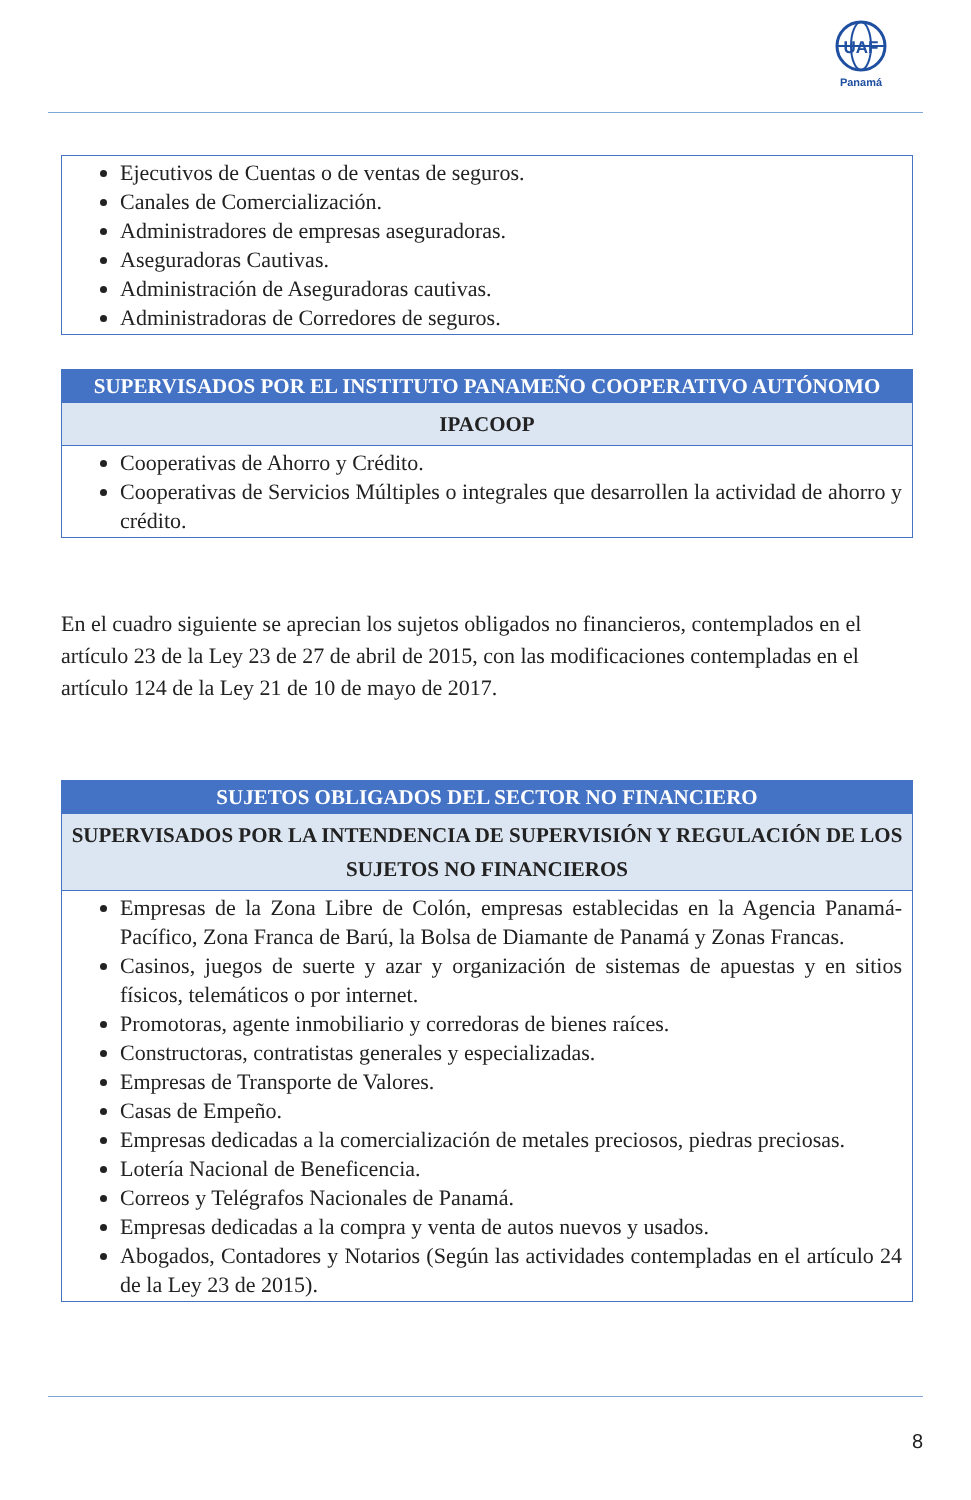UAF
Panamá
| Ejecutivos de Cuentas o de ventas de seguros. Canales de Comercialización. Administradores de empresas aseguradoras. Aseguradoras Cautivas. Administración de Aseguradoras cautivas. Administradoras de Corredores de seguros. |
| SUPERVISADOS POR EL INSTITUTO PANAMEÑO COOPERATIVO AUTÓNOMO |
| --- |
| IPACOOP |
| Cooperativas de Ahorro y Crédito. Cooperativas de Servicios Múltiples o integrales que desarrollen la actividad de ahorro y crédito. |
En el cuadro siguiente se aprecian los sujetos obligados no financieros, contemplados en el artículo 23 de la Ley 23 de 27 de abril de 2015, con las modificaciones contempladas en el artículo 124 de la Ley 21 de 10 de mayo de 2017.
| SUJETOS OBLIGADOS DEL SECTOR NO FINANCIERO |
| --- |
| SUPERVISADOS POR LA INTENDENCIA DE SUPERVISIÓN Y REGULACIÓN DE LOS SUJETOS NO FINANCIEROS |
| Empresas de la Zona Libre de Colón, empresas establecidas en la Agencia Panamá-Pacífico, Zona Franca de Barú, la Bolsa de Diamante de Panamá y Zonas Francas. Casinos, juegos de suerte y azar y organización de sistemas de apuestas y en sitios físicos, telemáticos o por internet. Promotoras, agente inmobiliario y corredoras de bienes raíces. Constructoras, contratistas generales y especializadas. Empresas de Transporte de Valores. Casas de Empeño. Empresas dedicadas a la comercialización de metales preciosos, piedras preciosas. Lotería Nacional de Beneficencia. Correos y Telégrafos Nacionales de Panamá. Empresas dedicadas a la compra y venta de autos nuevos y usados. Abogados, Contadores y Notarios (Según las actividades contempladas en el artículo 24 de la Ley 23 de 2015). |
8